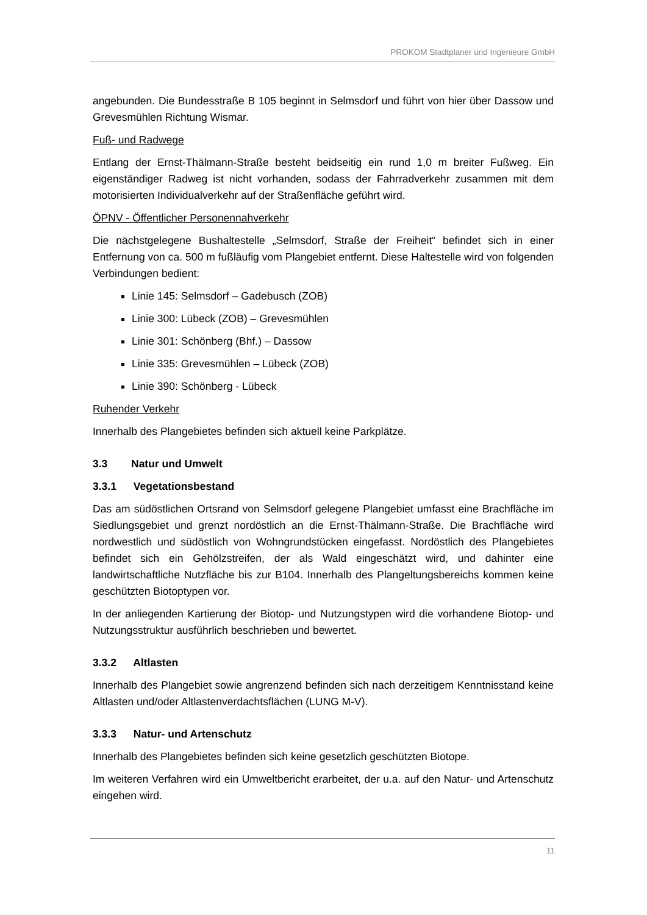PROKOM Stadtplaner und Ingenieure GmbH
angebunden. Die Bundesstraße B 105 beginnt in Selmsdorf und führt von hier über Dassow und Grevesmühlen Richtung Wismar.
Fuß- und Radwege
Entlang der Ernst-Thälmann-Straße besteht beidseitig ein rund 1,0 m breiter Fußweg. Ein eigenständiger Radweg ist nicht vorhanden, sodass der Fahrradverkehr zusammen mit dem motorisierten Individualverkehr auf der Straßenfläche geführt wird.
ÖPNV - Öffentlicher Personennahverkehr
Die nächstgelegene Bushaltestelle „Selmsdorf, Straße der Freiheit“ befindet sich in einer Entfernung von ca. 500 m fußläufig vom Plangebiet entfernt. Diese Haltestelle wird von folgenden Verbindungen bedient:
Linie 145: Selmsdorf – Gadebusch (ZOB)
Linie 300: Lübeck (ZOB) – Grevesmühlen
Linie 301: Schönberg (Bhf.) – Dassow
Linie 335: Grevesmühlen – Lübeck (ZOB)
Linie 390: Schönberg - Lübeck
Ruhender Verkehr
Innerhalb des Plangebietes befinden sich aktuell keine Parkplätze.
3.3 Natur und Umwelt
3.3.1 Vegetationsbestand
Das am südöstlichen Ortsrand von Selmsdorf gelegene Plangebiet umfasst eine Brachfläche im Siedlungsgebiet und grenzt nordöstlich an die Ernst-Thälmann-Straße. Die Brachfläche wird nordwestlich und südöstlich von Wohngrundstücken eingefasst. Nordöstlich des Plangebietes befindet sich ein Gehölzstreifen, der als Wald eingeschätzt wird, und dahinter eine landwirtschaftliche Nutzfläche bis zur B104. Innerhalb des Plangeltungsbereichs kommen keine geschützten Biotoptypen vor.
In der anliegenden Kartierung der Biotop- und Nutzungstypen wird die vorhandene Biotop- und Nutzungsstruktur ausführlich beschrieben und bewertet.
3.3.2 Altlasten
Innerhalb des Plangebiet sowie angrenzend befinden sich nach derzeitigem Kenntnisstand keine Altlasten und/oder Altlastenverdachtsflächen (LUNG M-V).
3.3.3 Natur- und Artenschutz
Innerhalb des Plangebietes befinden sich keine gesetzlich geschützten Biotope.
Im weiteren Verfahren wird ein Umweltbericht erarbeitet, der u.a. auf den Natur- und Artenschutz eingehen wird.
11